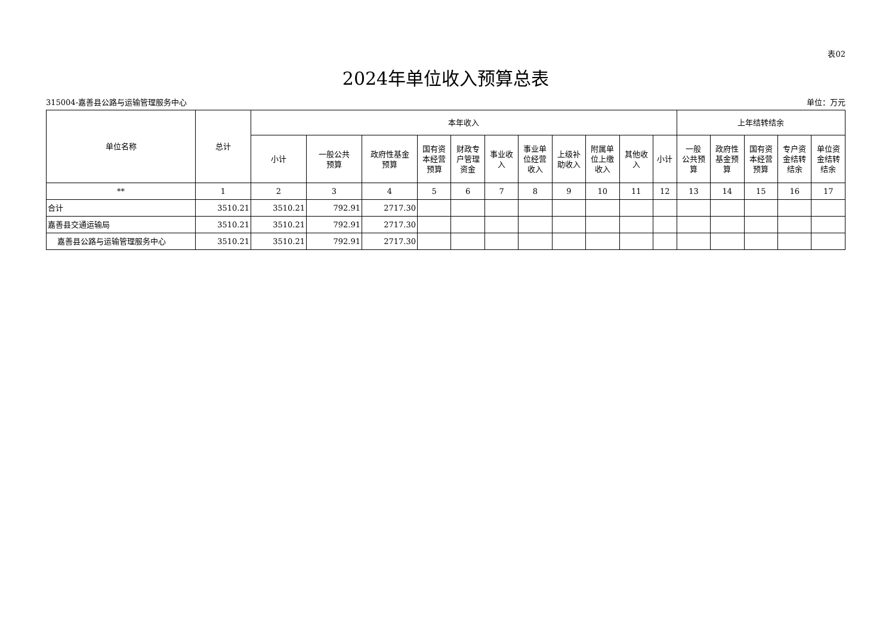表02
2024年单位收入预算总表
315004-嘉善县公路与运输管理服务中心 单位：万元
| 单位名称 | 总计 | 本年收入 | | | | | | | | | | | 上年结转结余 | | | | |
| --- | --- | --- | --- | --- | --- | --- | --- | --- | --- | --- | --- | --- | --- | --- | --- | --- | --- |
| | | 小计 | 一般公共 预算 | 政府性基金 预算 | 国有资 本经营 预算 | 财政专 户管理 资金 | 事业收 入 | 事业单 位经营 收入 | 上级补 助收入 | 附属单 位上缴 收入 | 其他收 入 | 小计 | 一般 公共预 算 | 政府性 基金预 算 | 国有资 本经营 预算 | 专户资 金结转 结余 | 单位资 金结转 结余 |
| ** | 1 | 2 | 3 | 4 | 5 | 6 | 7 | 8 | 9 | 10 | 11 | 12 | 13 | 14 | 15 | 16 | 17 |
| 合计 | 3510.21 | 3510.21 | 792.91 | 2717.30 | | | | | | | | | | | | | |
| 嘉善县交通运输局 | 3510.21 | 3510.21 | 792.91 | 2717.30 | | | | | | | | | | | | | |
| 嘉善县公路与运输管理服务中心 | 3510.21 | 3510.21 | 792.91 | 2717.30 | | | | | | | | | | | | | |